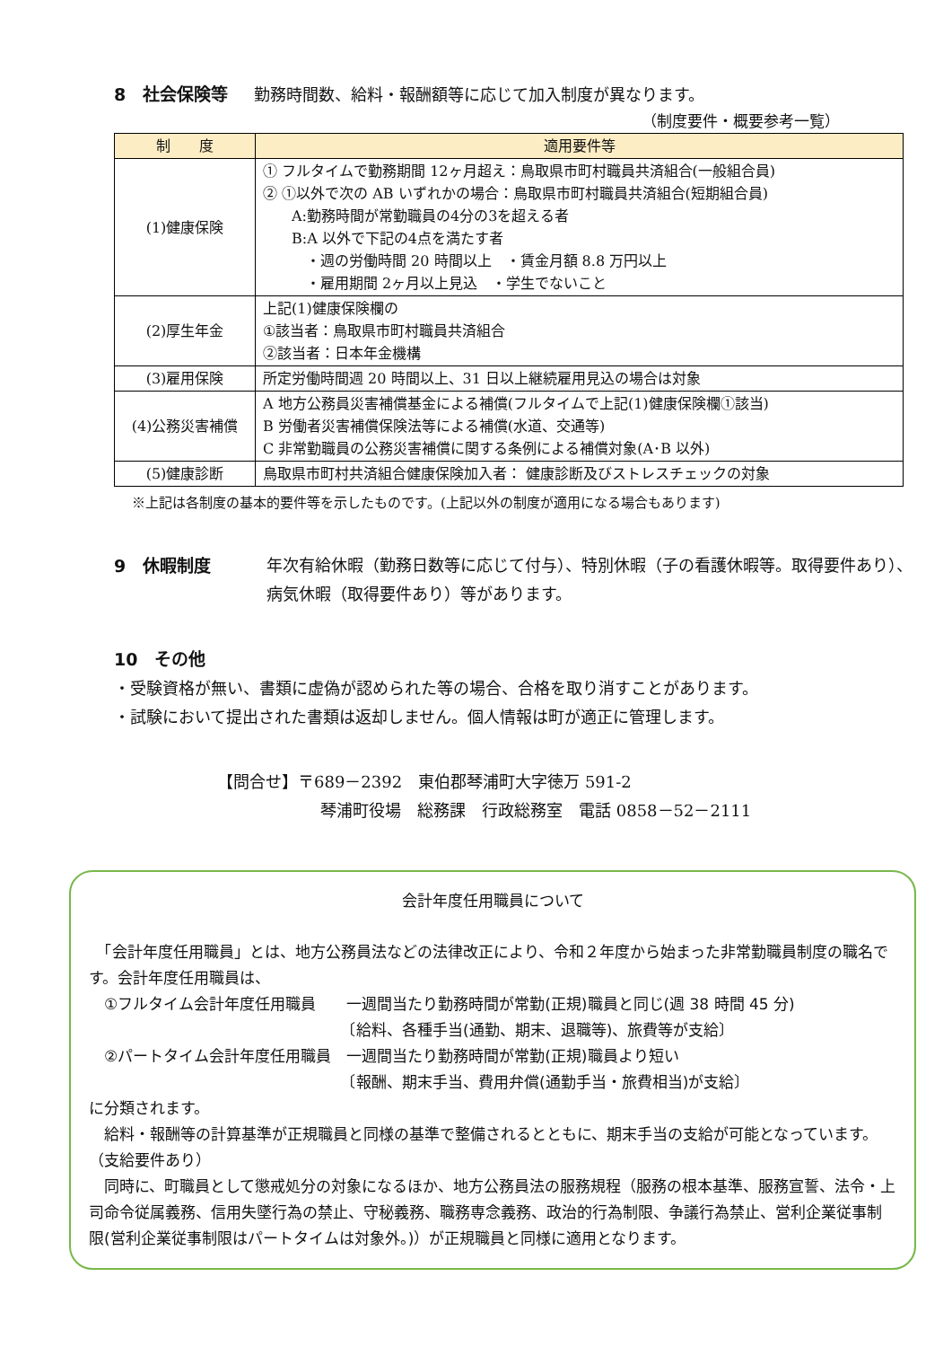8　社会保険等
勤務時間数、給料・報酬額等に応じて加入制度が異なります。
（制度要件・概要参考一覧）
| 制 度 | 適用要件等 |
| --- | --- |
| (1)健康保険 | ① フルタイムで勤務期間 12ヶ月超え：鳥取県市町村職員共済組合(一般組合員) ② ①以外で次の AB いずれかの場合：鳥取県市町村職員共済組合(短期組合員) A:勤務時間が常勤職員の4分の3を超える者 B:A 以外で下記の4点を満たす者 ・週の労働時間 20 時間以上 ・賃金月額 8.8 万円以上 ・雇用期間 2ヶ月以上見込 ・学生でないこと |
| (2)厚生年金 | 上記(1)健康保険欄の ①該当者：鳥取県市町村職員共済組合 ②該当者：日本年金機構 |
| (3)雇用保険 | 所定労働時間週 20 時間以上、31 日以上継続雇用見込の場合は対象 |
| (4)公務災害補償 | A 地方公務員災害補償基金による補償(フルタイムで上記(1)健康保険欄①該当) B 労働者災害補償保険法等による補償(水道、交通等) C 非常勤職員の公務災害補償に関する条例による補償対象(A･B 以外) |
| (5)健康診断 | 鳥取県市町村共済組合健康保険加入者： 健康診断及びストレスチェックの対象 |
※上記は各制度の基本的要件等を示したものです。(上記以外の制度が適用になる場合もあります)
9　休暇制度 年次有給休暇（勤務日数等に応じて付与）、特別休暇（子の看護休暇等。取得要件あり）、病気休暇（取得要件あり）等があります。
10　その他
・受験資格が無い、書類に虚偽が認められた等の場合、合格を取り消すことがあります。
・試験において提出された書類は返却しません。個人情報は町が適正に管理します。
【問合せ】〒689－2392　東伯郡琴浦町大字徳万 591-2
琴浦町役場　総務課　行政総務室　電話 0858－52－2111
会計年度任用職員について
　「会計年度任用職員」とは、地方公務員法などの法律改正により、令和２年度から始まった非常勤職員制度の職名です。会計年度任用職員は、
　①フルタイム会計年度任用職員　　一週間当たり勤務時間が常勤(正規)職員と同じ(週 38 時間 45 分)
　　　　　　　　　　　　　　　　　〔給料、各種手当(通勤、期末、退職等)、旅費等が支給〕
　②パートタイム会計年度任用職員　一週間当たり勤務時間が常勤(正規)職員より短い
　　　　　　　　　　　　　　　　　〔報酬、期末手当、費用弁償(通勤手当・旅費相当)が支給〕
に分類されます。
　給料・報酬等の計算基準が正規職員と同様の基準で整備されるとともに、期末手当の支給が可能となっています。（支給要件あり）
　同時に、町職員として懲戒処分の対象になるほか、地方公務員法の服務規程（服務の根本基準、服務宣誓、法令・上司命令従属義務、信用失墜行為の禁止、守秘義務、職務専念義務、政治的行為制限、争議行為禁止、営利企業従事制限(営利企業従事制限はパートタイムは対象外。)）が正規職員と同様に適用となります。